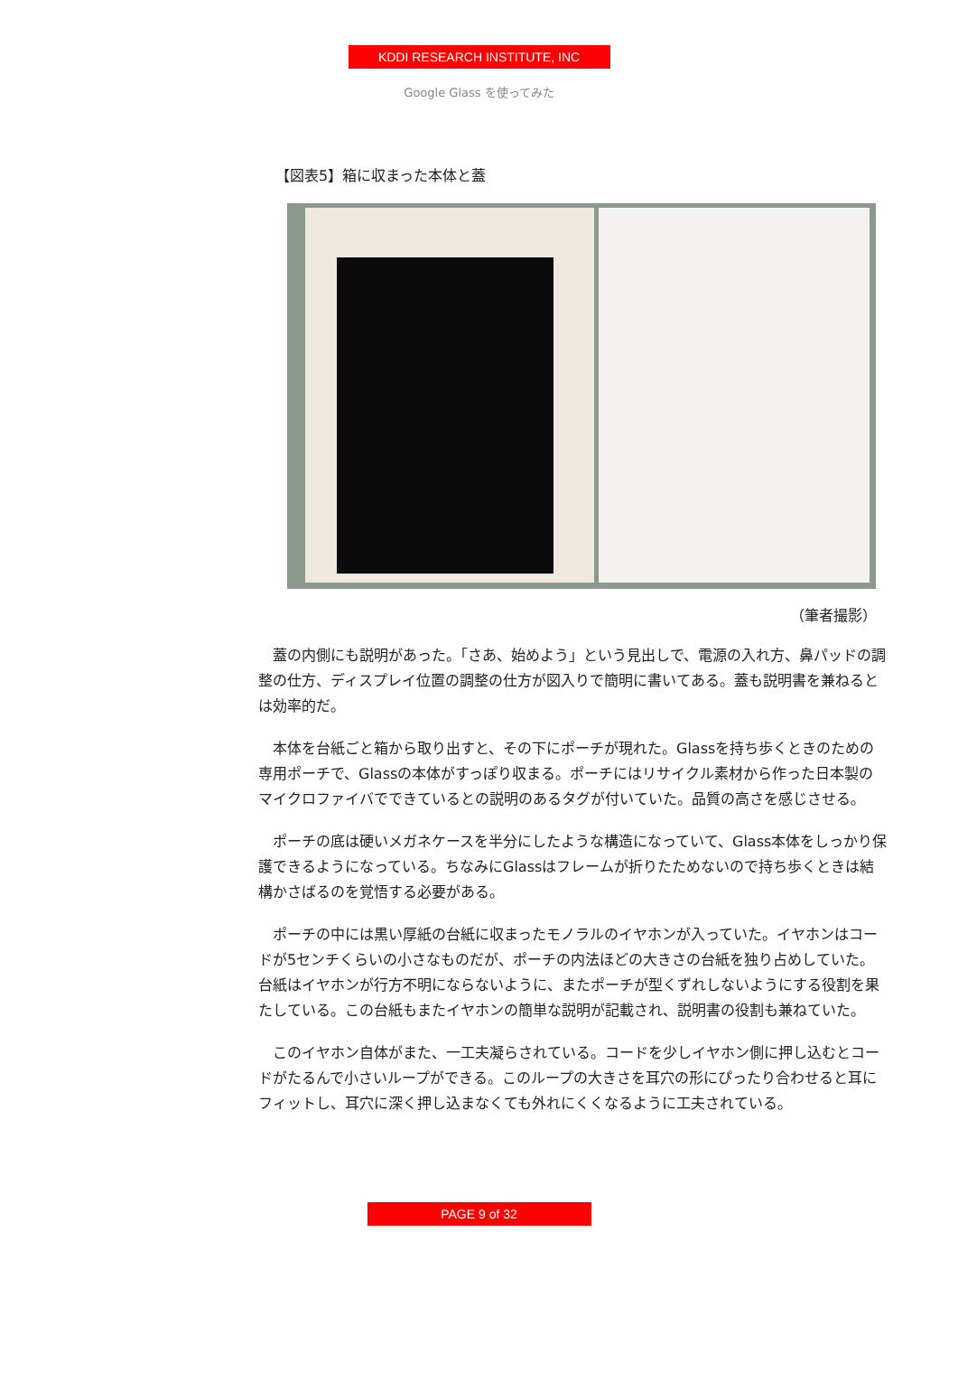KDDI RESEARCH INSTITUTE, INC
Google Glass を使ってみた
【図表5】箱に収まった本体と蓋
（筆者撮影）
蓋の内側にも説明があった。「さあ、始めよう」という見出しで、電源の入れ方、鼻パッドの調整の仕方、ディスプレイ位置の調整の仕方が図入りで簡明に書いてある。蓋も説明書を兼ねるとは効率的だ。
本体を台紙ごと箱から取り出すと、その下にポーチが現れた。Glassを持ち歩くときのための専用ポーチで、Glassの本体がすっぽり収まる。ポーチにはリサイクル素材から作った日本製のマイクロファイバでできているとの説明のあるタグが付いていた。品質の高さを感じさせる。
ポーチの底は硬いメガネケースを半分にしたような構造になっていて、Glass本体をしっかり保護できるようになっている。ちなみにGlassはフレームが折りたためないので持ち歩くときは結構かさばるのを覚悟する必要がある。
ポーチの中には黒い厚紙の台紙に収まったモノラルのイヤホンが入っていた。イヤホンはコードが5センチくらいの小さなものだが、ポーチの内法ほどの大きさの台紙を独り占めしていた。台紙はイヤホンが行方不明にならないように、またポーチが型くずれしないようにする役割を果たしている。この台紙もまたイヤホンの簡単な説明が記載され、説明書の役割も兼ねていた。
このイヤホン自体がまた、一工夫凝らされている。コードを少しイヤホン側に押し込むとコードがたるんで小さいループができる。このループの大きさを耳穴の形にぴったり合わせると耳にフィットし、耳穴に深く押し込まなくても外れにくくなるように工夫されている。
PAGE 9 of 32